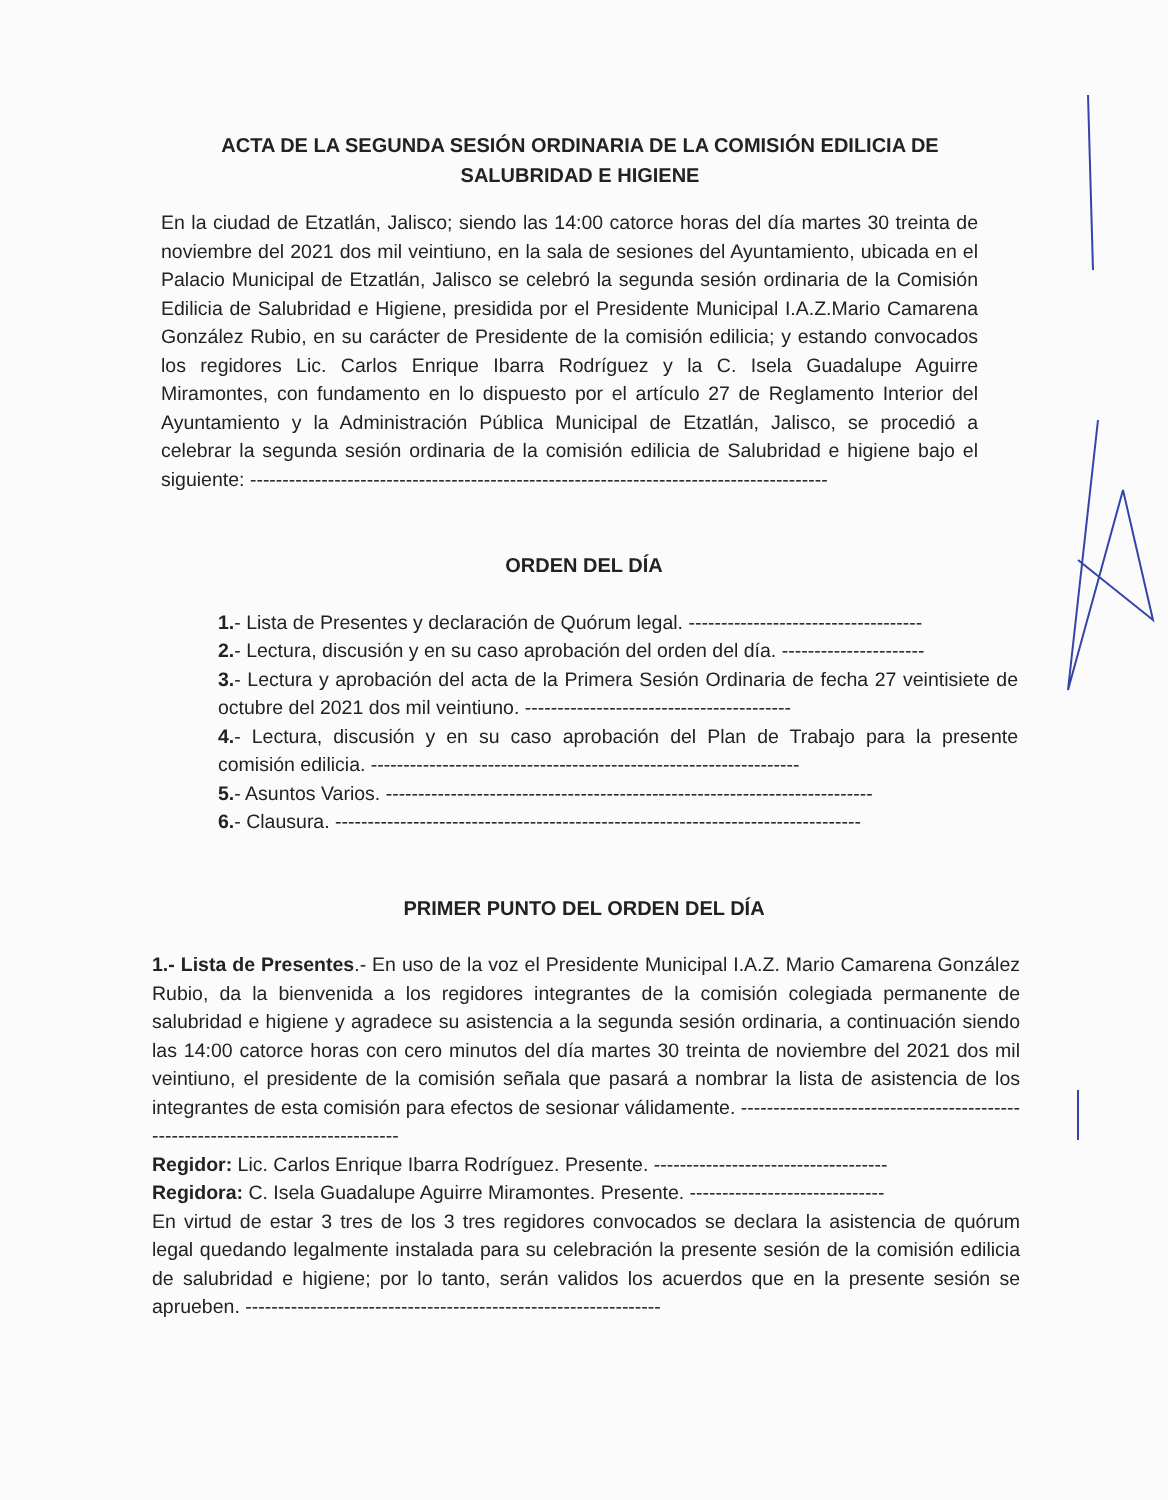ACTA DE LA SEGUNDA SESIÓN ORDINARIA DE LA COMISIÓN EDILICIA DE SALUBRIDAD E HIGIENE
En la ciudad de Etzatlán, Jalisco; siendo las 14:00 catorce horas del día martes 30 treinta de noviembre del 2021 dos mil veintiuno, en la sala de sesiones del Ayuntamiento, ubicada en el Palacio Municipal de Etzatlán, Jalisco se celebró la segunda sesión ordinaria de la Comisión Edilicia de Salubridad e Higiene, presidida por el Presidente Municipal I.A.Z.Mario Camarena González Rubio, en su carácter de Presidente de la comisión edilicia; y estando convocados los regidores Lic. Carlos Enrique Ibarra Rodríguez y la C. Isela Guadalupe Aguirre Miramontes, con fundamento en lo dispuesto por el artículo 27 de Reglamento Interior del Ayuntamiento y la Administración Pública Municipal de Etzatlán, Jalisco, se procedió a celebrar la segunda sesión ordinaria de la comisión edilicia de Salubridad e higiene bajo el siguiente: -----------------------------------------------------------------------------------------
ORDEN DEL DÍA
1.- Lista de Presentes y declaración de Quórum legal. ------------------------------------
2.- Lectura, discusión y en su caso aprobación del orden del día. ----------------------
3.- Lectura y aprobación del acta de la Primera Sesión Ordinaria de fecha 27 veintisiete de octubre del 2021 dos mil veintiuno. -----------------------------------------
4.- Lectura, discusión y en su caso aprobación del Plan de Trabajo para la presente comisión edilicia. ------------------------------------------------------------------
5.- Asuntos Varios. ---------------------------------------------------------------------------
6.- Clausura. ---------------------------------------------------------------------------------
PRIMER PUNTO DEL ORDEN DEL DÍA
1.- Lista de Presentes.- En uso de la voz el Presidente Municipal I.A.Z. Mario Camarena González Rubio, da la bienvenida a los regidores integrantes de la comisión colegiada permanente de salubridad e higiene y agradece su asistencia a la segunda sesión ordinaria, a continuación siendo las 14:00 catorce horas con cero minutos del día martes 30 treinta de noviembre del 2021 dos mil veintiuno, el presidente de la comisión señala que pasará a nombrar la lista de asistencia de los integrantes de esta comisión para efectos de sesionar válidamente. ---------------------------------------------------------------------------------
Regidor: Lic. Carlos Enrique Ibarra Rodríguez. Presente. ------------------------------------
Regidora: C. Isela Guadalupe Aguirre Miramontes. Presente. ------------------------------
En virtud de estar 3 tres de los 3 tres regidores convocados se declara la asistencia de quórum legal quedando legalmente instalada para su celebración la presente sesión de la comisión edilicia de salubridad e higiene; por lo tanto, serán validos los acuerdos que en la presente sesión se aprueben. ----------------------------------------------------------------